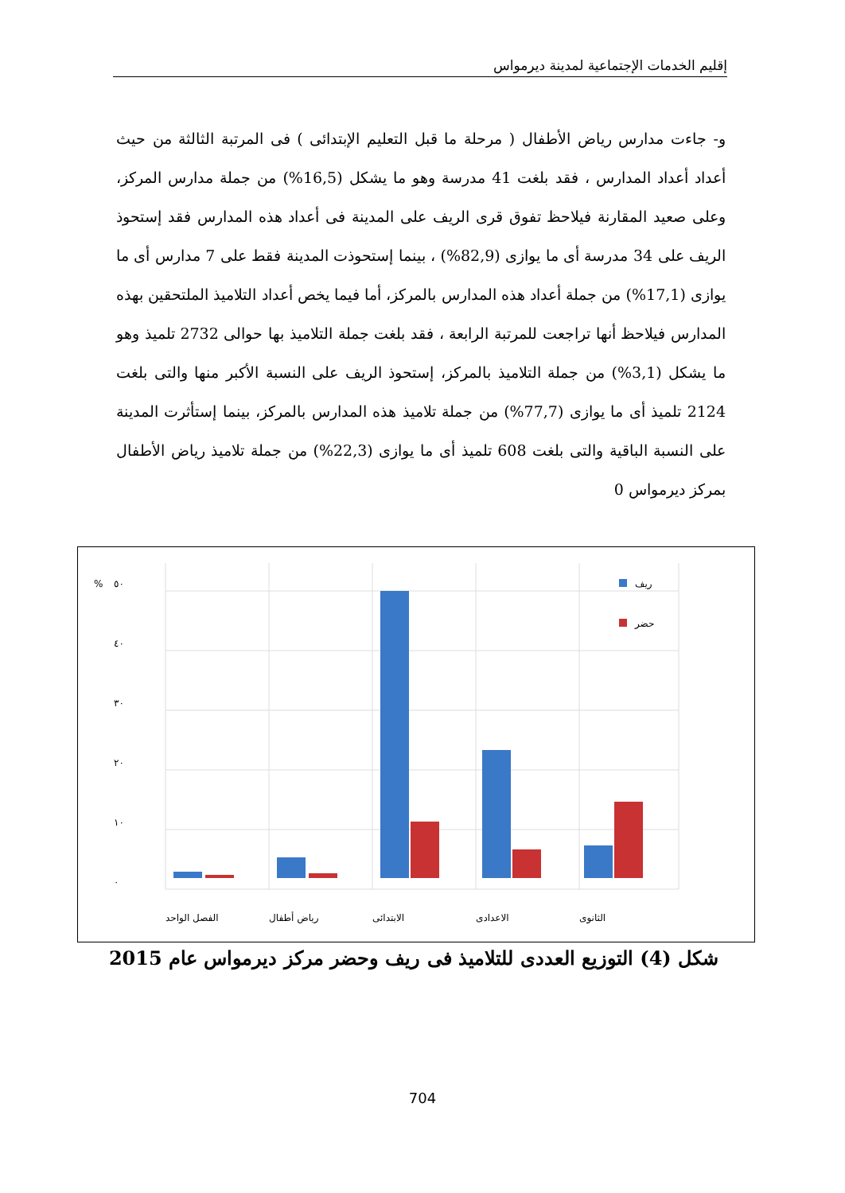إقليم الخدمات الإجتماعية لمدينة ديرمواس
و- جاءت مدارس رياض الأطفال ( مرحلة ما قبل التعليم الإبتدائى ) فى المرتبة الثالثة من حيث أعداد أعداد المدارس ، فقد بلغت 41 مدرسة وهو ما يشكل (16,5%) من جملة مدارس المركز، وعلى صعيد المقارنة فيلاحظ تفوق قرى الريف على المدينة فى أعداد هذه المدارس فقد إستحوذ الريف على 34 مدرسة أى ما يوازى (82,9%) ، بينما إستحوذت المدينة فقط على 7 مدارس أى ما يوازى (17,1%) من جملة أعداد هذه المدارس بالمركز، أما فيما يخص أعداد التلاميذ الملتحقين بهذه المدارس فيلاحظ أنها تراجعت للمرتبة الرابعة ، فقد بلغت جملة التلاميذ بها حوالى 2732 تلميذ وهو ما يشكل (3,1%) من جملة التلاميذ بالمركز، إستحوذ الريف على النسبة الأكبر منها والتى بلغت 2124 تلميذ أى ما يوازى (77,7%) من جملة تلاميذ هذه المدارس بالمركز، بينما إستأثرت المدينة على النسبة الباقية والتى بلغت 608 تلميذ أى ما يوازى (22,3%) من جملة تلاميذ رياض الأطفال بمركز ديرمواس 0
%
٥٠
٤٠
٣٠
٢٠
١٠
٠
ريف
حضر
الفصل الواحد
رياض أطفال
الابتدائى
الاعدادى
الثانوى
شكل (4) التوزيع العددى للتلاميذ فى ريف وحضر مركز ديرمواس عام 2015
704